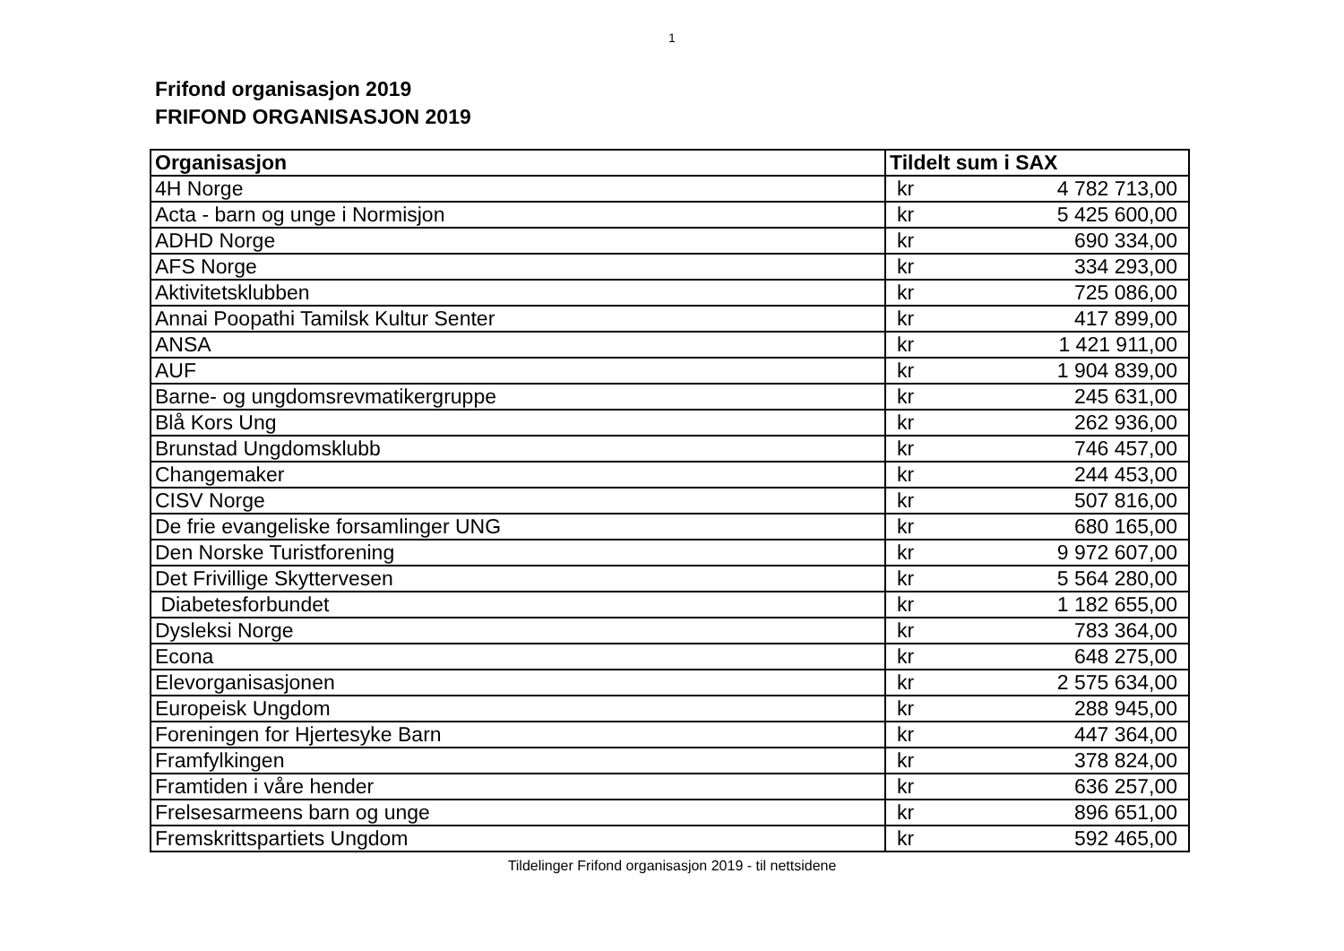1
Frifond organisasjon 2019
FRIFOND ORGANISASJON 2019
| Organisasjon | Tildelt sum i SAX | |
| --- | --- | --- |
| 4H Norge | kr | 4 782 713,00 |
| Acta - barn og unge i Normisjon | kr | 5 425 600,00 |
| ADHD Norge | kr | 690 334,00 |
| AFS Norge | kr | 334 293,00 |
| Aktivitetsklubben | kr | 725 086,00 |
| Annai Poopathi Tamilsk Kultur Senter | kr | 417 899,00 |
| ANSA | kr | 1 421 911,00 |
| AUF | kr | 1 904 839,00 |
| Barne- og ungdomsrevmatikergruppe | kr | 245 631,00 |
| Blå Kors Ung | kr | 262 936,00 |
| Brunstad Ungdomsklubb | kr | 746 457,00 |
| Changemaker | kr | 244 453,00 |
| CISV Norge | kr | 507 816,00 |
| De frie evangeliske forsamlinger UNG | kr | 680 165,00 |
| Den Norske Turistforening | kr | 9 972 607,00 |
| Det Frivillige Skyttervesen | kr | 5 564 280,00 |
| Diabetesforbundet | kr | 1 182 655,00 |
| Dysleksi Norge | kr | 783 364,00 |
| Econa | kr | 648 275,00 |
| Elevorganisasjonen | kr | 2 575 634,00 |
| Europeisk Ungdom | kr | 288 945,00 |
| Foreningen for Hjertesyke Barn | kr | 447 364,00 |
| Framfylkingen | kr | 378 824,00 |
| Framtiden i våre hender | kr | 636 257,00 |
| Frelsesarmeens barn og unge | kr | 896 651,00 |
| Fremskrittspartiets Ungdom | kr | 592 465,00 |
Tildelinger Frifond organisasjon 2019 - til nettsidene